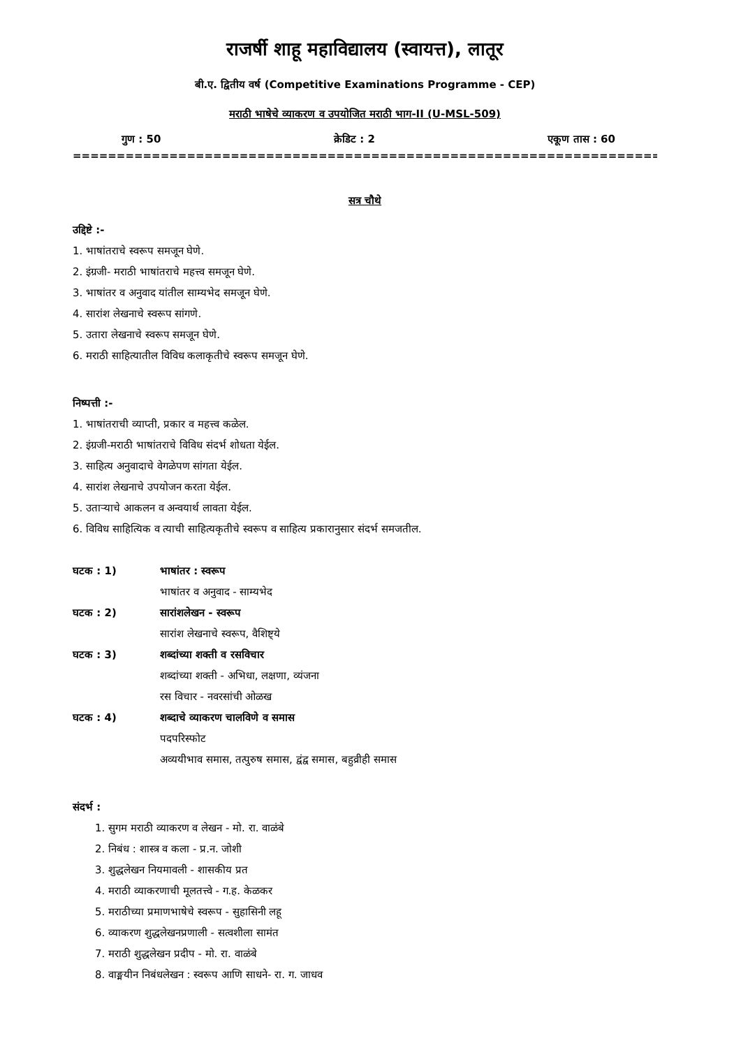राजर्षी शाहू महाविद्यालय (स्वायत्त), लातूर
बी.ए. द्वितीय वर्ष (Competitive Examinations Programme - CEP)
मराठी भाषेचे व्याकरण व उपयोजित मराठी भाग-II (U-MSL-509)
गुण : 50 क्रेडिट : 2 एकूण तास : 60
================================================================================
सत्र चौथे
उद्दिष्टे :-
1. भाषांतराचे स्वरूप समजून घेणे.
2. इंग्रजी- मराठी भाषांतराचे महत्त्व समजून घेणे.
3. भाषांतर व अनुवाद यांतील साम्यभेद समजून घेणे.
4. सारांश लेखनाचे स्वरूप सांगणे.
5. उतारा लेखनाचे स्वरूप समजून घेणे.
6. मराठी साहित्यातील विविध कलाकृतीचे स्वरूप समजून घेणे.
निष्पत्ती :-
1. भाषांतराची व्याप्ती, प्रकार व महत्त्व कळेल.
2. इंग्रजी-मराठी भाषांतराचे विविध संदर्भ शोधता येईल.
3. साहित्य अनुवादाचे वेगळेपण सांगता येईल.
4. सारांश लेखनाचे उपयोजन करता येईल.
5. उताऱ्याचे आकलन व अन्वयार्थ लावता येईल.
6. विविध साहित्यिक व त्याची साहित्यकृतीचे स्वरूप व साहित्य प्रकारानुसार संदर्भ समजतील.
घटक : 1) भाषांतर : स्वरूप
भाषांतर व अनुवाद - साम्यभेद
घटक : 2) सारांशलेखन - स्वरूप
सारांश लेखनाचे स्वरूप, वैशिष्ट्ये
घटक : 3) शब्दांच्या शक्ती व रसविचार
शब्दांच्या शक्ती - अभिधा, लक्षणा, व्यंजना
रस विचार - नवरसांची ओळख
घटक : 4) शब्दाचे व्याकरण चालविणे व समास
पदपरिस्फोट
अव्ययीभाव समास, तत्पुरुष समास, द्वंद्व समास, बहुव्रीही समास
संदर्भ :
1. सुगम मराठी व्याकरण व लेखन - मो. रा. वाळंबे
2. निबंध : शास्त्र व कला - प्र.न. जोशी
3. शुद्धलेखन नियमावली - शासकीय प्रत
4. मराठी व्याकरणाची मूलतत्त्वे - ग.ह. केळकर
5. मराठीच्या प्रमाणभाषेचे स्वरूप - सुहासिनी लहू
6. व्याकरण शुद्धलेखनप्रणाली - सत्वशीला सामंत
7. मराठी शुद्धलेखन प्रदीप - मो. रा. वाळंबे
8. वाङ्मयीन निबंधलेखन : स्वरूप आणि साधने- रा. ग. जाधव